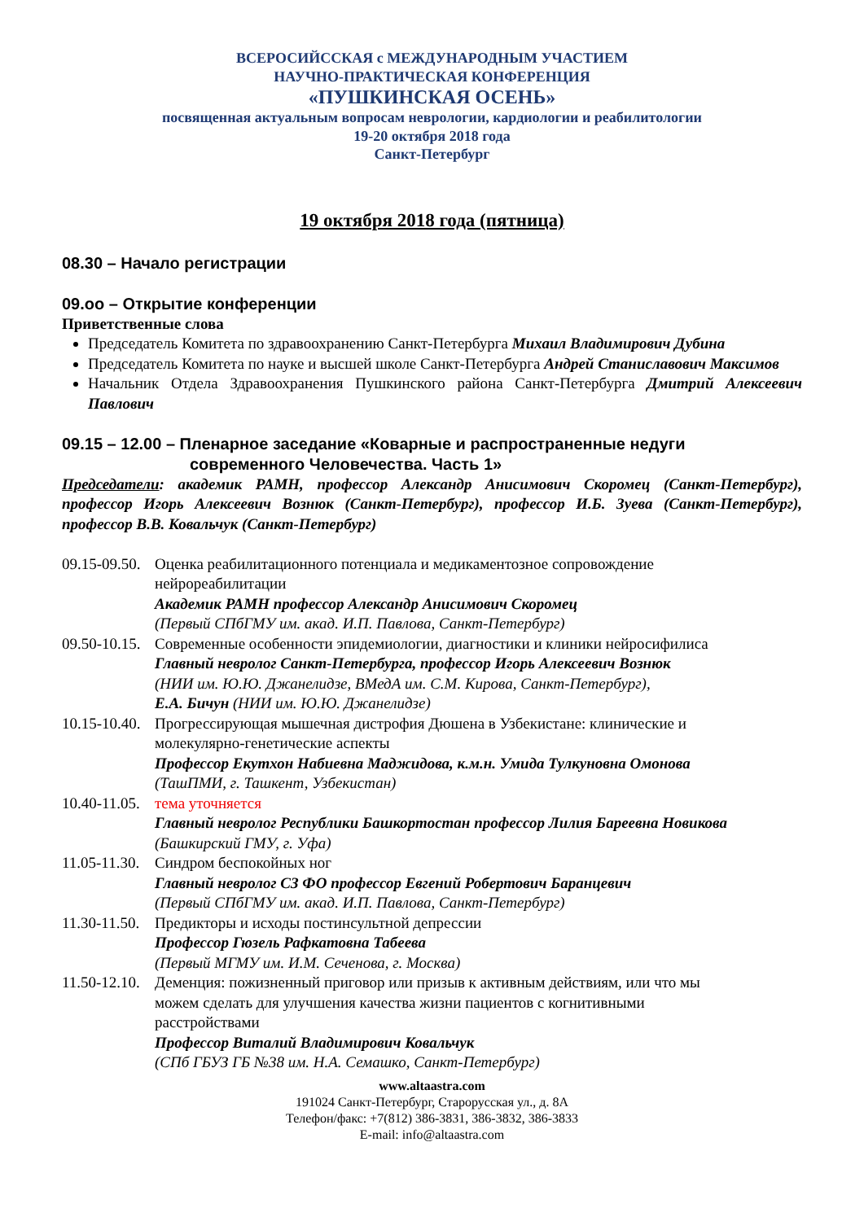ВСЕРОСИЙССКАЯ с МЕЖДУНАРОДНЫМ УЧАСТИЕМ
НАУЧНО-ПРАКТИЧЕСКАЯ КОНФЕРЕНЦИЯ
«ПУШКИНСКАЯ ОСЕНЬ»
посвященная актуальным вопросам неврологии, кардиологии и реабилитологии
19-20 октября 2018 года
Санкт-Петербург
19 октября 2018 года (пятница)
08.30 – Начало регистрации
09.оо – Открытие конференции
Приветственные слова
Председатель Комитета по здравоохранению Санкт-Петербурга Михаил Владимирович Дубина
Председатель Комитета по науке и высшей школе Санкт-Петербурга Андрей Станиславович Максимов
Начальник Отдела Здравоохранения Пушкинского района Санкт-Петербурга Дмитрий Алексеевич Павлович
09.15 – 12.00 – Пленарное заседание «Коварные и распространенные недуги современного Человечества. Часть 1»
Председатели: академик РАМН, профессор Александр Анисимович Скоромец (Санкт-Петербург), профессор Игорь Алексеевич Вознюк (Санкт-Петербург), профессор И.Б. Зуева (Санкт-Петербург), профессор В.В. Ковальчук (Санкт-Петербург)
09.15-09.50.
Оценка реабилитационного потенциала и медикаментозное сопровождение нейрореабилитации
Академик РАМН профессор Александр Анисимович Скоромец
(Первый СПбГМУ им. акад. И.П. Павлова, Санкт-Петербург)
09.50-10.15.
Современные особенности эпидемиологии, диагностики и клиники нейросифилиса
Главный невролог Санкт-Петербурга, профессор Игорь Алексеевич Вознюк
(НИИ им. Ю.Ю. Джанелидзе, ВМедА им. С.М. Кирова, Санкт-Петербург),
Е.А. Бичун (НИИ им. Ю.Ю. Джанелидзе)
10.15-10.40.
Прогрессирующая мышечная дистрофия Дюшена в Узбекистане: клинические и молекулярно-генетические аспекты
Профессор Екутхон Набиевна Маджидова, к.м.н. Умида Тулкуновна Омонова (ТашПМИ, г. Ташкент, Узбекистан)
10.40-11.05.
тема уточняется
Главный невролог Республики Башкортостан профессор Лилия Бареевна Новикова (Башкирский ГМУ, г. Уфа)
11.05-11.30.
Синдром беспокойных ног
Главный невролог СЗ ФО профессор Евгений Робертович Баранцевич
(Первый СПбГМУ им. акад. И.П. Павлова, Санкт-Петербург)
11.30-11.50.
Предикторы и исходы постинсультной депрессии
Профессор Гюзель Рафкатовна Табеева
(Первый МГМУ им. И.М. Сеченова, г. Москва)
11.50-12.10.
Деменция: пожизненный приговор или призыв к активным действиям, или что мы можем сделать для улучшения качества жизни пациентов с когнитивными расстройствами
Профессор Виталий Владимирович Ковальчук
(СПб ГБУЗ ГБ №38 им. Н.А. Семашко, Санкт-Петербург)
www.altaastra.com
191024 Санкт-Петербург, Старорусская ул., д. 8А
Телефон/факс: +7(812) 386-3831, 386-3832, 386-3833
E-mail: info@altaastra.com